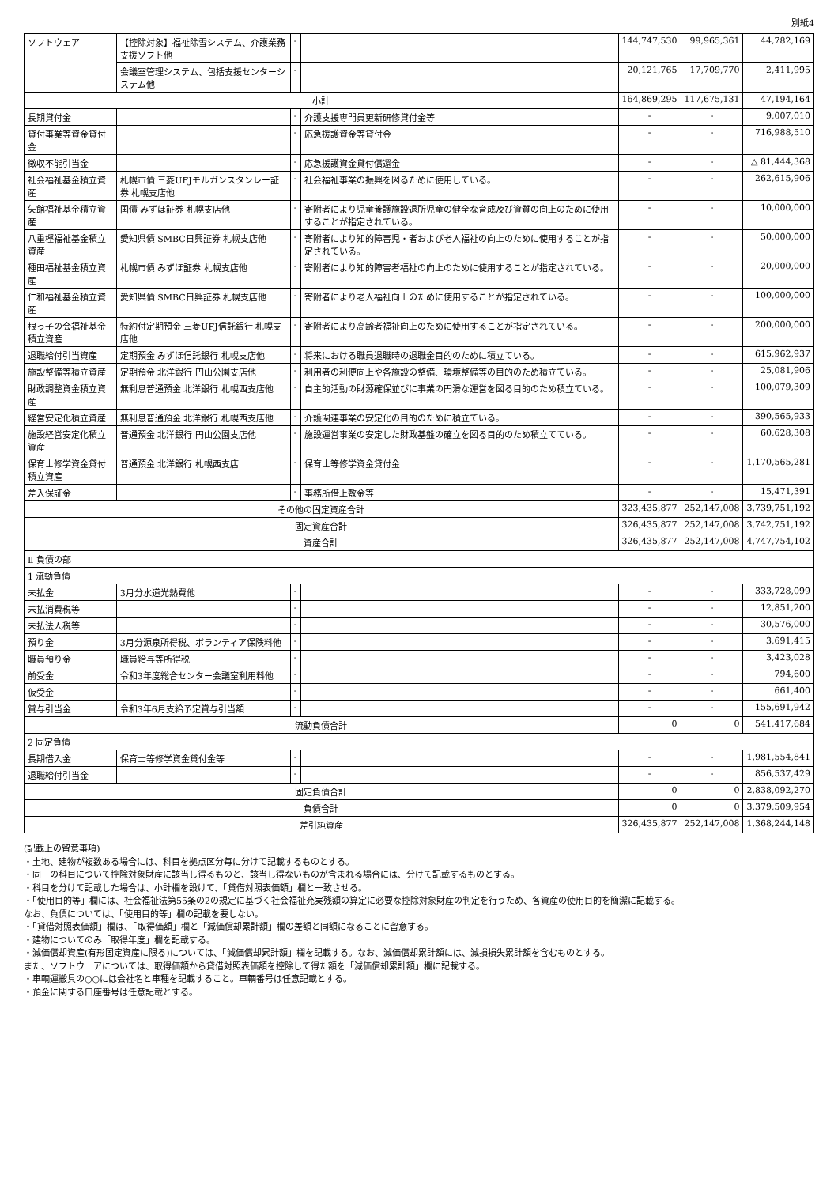別紙4
| ソフトウェア | 【控除対象】福祉除雪システム、介護業務支援ソフト他 | - | | 144,747,530 | 99,965,361 | 44,782,169 |
| | 会議室管理システム、包括支援センターシステム他 | - | | 20,121,765 | 17,709,770 | 2,411,995 |
| 小計 | | | | 164,869,295 | 117,675,131 | 47,194,164 |
| 長期貸付金 | | - | 介護支援専門員更新研修貸付金等 | - | - | 9,007,010 |
| 貸付事業等資金貸付金 | | - | 応急援護資金等貸付金 | - | - | 716,988,510 |
| 徴収不能引当金 | | - | 応急援護資金貸付償還金 | - | - | △ 81,444,368 |
| 社会福祉基金積立資産 | 札幌市債 三菱UFJモルガンスタンレー証券 札幌支店他 | - | 社会福祉事業の振興を図るために使用している。 | - | - | 262,615,906 |
| 矢館福祉基金積立資産 | 国債 みずほ証券 札幌支店他 | - | 寄附者により児童養護施設退所児童の健全な育成及び資質の向上のために使用することが指定されている。 | - | - | 10,000,000 |
| 八重樫福祉基金積立資産 | 愛知県債 SMBC日興証券 札幌支店他 | - | 寄附者により知的障害児・者および老人福祉の向上のために使用することが指定されている。 | - | - | 50,000,000 |
| 種田福祉基金積立資産 | 札幌市債 みずほ証券 札幌支店他 | - | 寄附者により知的障害者福祉の向上のために使用することが指定されている。 | - | - | 20,000,000 |
| 仁和福祉基金積立資産 | 愛知県債 SMBC日興証券 札幌支店他 | - | 寄附者により老人福祉向上のために使用することが指定されている。 | - | - | 100,000,000 |
| 根っ子の会福祉基金積立資産 | 特約付定期預金 三菱UFJ信託銀行 札幌支店他 | - | 寄附者により高齢者福祉向上のために使用することが指定されている。 | - | - | 200,000,000 |
| 退職給付引当資産 | 定期預金 みずほ信託銀行 札幌支店他 | - | 将来における職員退職時の退職金目的のために積立ている。 | - | - | 615,962,937 |
| 施設整備等積立資産 | 定期預金 北洋銀行 円山公園支店他 | - | 利用者の利便向上や各施設の整備、環境整備等の目的のため積立ている。 | - | - | 25,081,906 |
| 財政調整資金積立資産 | 無利息普通預金 北洋銀行 札幌西支店他 | - | 自主的活動の財源確保並びに事業の円滑な運営を図る目的のため積立ている。 | - | - | 100,079,309 |
| 経営安定化積立資産 | 無利息普通預金 北洋銀行 札幌西支店他 | - | 介護関連事業の安定化の目的のために積立ている。 | - | - | 390,565,933 |
| 施設経営安定化積立資産 | 普通預金 北洋銀行 円山公園支店他 | - | 施設運営事業の安定した財政基盤の確立を図る目的のため積立てている。 | - | - | 60,628,308 |
| 保育士修学資金貸付積立資産 | 普通預金 北洋銀行 札幌西支店 | - | 保育士等修学資金貸付金 | - | - | 1,170,565,281 |
| 差入保証金 | | - | 事務所借上敷金等 | - | - | 15,471,391 |
| その他の固定資産合計 | | | | 323,435,877 | 252,147,008 | 3,739,751,192 |
| 固定資産合計 | | | | 326,435,877 | 252,147,008 | 3,742,751,192 |
| 資産合計 | | | | 326,435,877 | 252,147,008 | 4,747,754,102 |
| Ⅱ 負債の部 | | | | | | |
| 1 流動負債 | | | | | | |
| 未払金 | 3月分水道光熱費他 | - | | - | - | 333,728,099 |
| 未払消費税等 | | - | | - | - | 12,851,200 |
| 未払法人税等 | | - | | - | - | 30,576,000 |
| 預り金 | 3月分源泉所得税、ボランティア保険料他 | - | | - | - | 3,691,415 |
| 職員預り金 | 職員給与等所得税 | - | | - | - | 3,423,028 |
| 前受金 | 令和3年度総合センター会議室利用料他 | - | | - | - | 794,600 |
| 仮受金 | | - | | - | - | 661,400 |
| 賞与引当金 | 令和3年6月支給予定賞与引当額 | - | | - | - | 155,691,942 |
| 流動負債合計 | | | | 0 | 0 | 541,417,684 |
| 2 固定負債 | | | | | | |
| 長期借入金 | 保育士等修学資金貸付金等 | - | | - | - | 1,981,554,841 |
| 退職給付引当金 | | - | | - | - | 856,537,429 |
| 固定負債合計 | | | | 0 | 0 | 2,838,092,270 |
| 負債合計 | | | | 0 | 0 | 3,379,509,954 |
| 差引純資産 | | | | 326,435,877 | 252,147,008 | 1,368,244,148 |
(記載上の留意事項)
・土地、建物が複数ある場合には、科目を拠点区分毎に分けて記載するものとする。
・同一の科目について控除対象財産に該当し得るものと、該当し得ないものが含まれる場合には、分けて記載するものとする。
・科目を分けて記載した場合は、小計欄を設けて、「貸借対照表価額」欄と一致させる。
・「使用目的等」欄には、社会福祉法第55条の2の規定に基づく社会福祉充実残額の算定に必要な控除対象財産の判定を行うため、各資産の使用目的を簡潔に記載する。
なお、負債については、「使用目的等」欄の記載を要しない。
・「貸借対照表価額」欄は、「取得価額」欄と「減価償却累計額」欄の差額と同額になることに留意する。
・建物についてのみ「取得年度」欄を記載する。
・減価償却資産(有形固定資産に限る)については、「減価償却累計額」欄を記載する。なお、減価償却累計額には、減損損失累計額を含むものとする。
また、ソフトウェアについては、取得価額から貸借対照表価額を控除して得た額を「減価償却累計額」欄に記載する。
・車輌運搬具の○○には会社名と車種を記載すること。車輌番号は任意記載とする。
・預金に関する口座番号は任意記載とする。